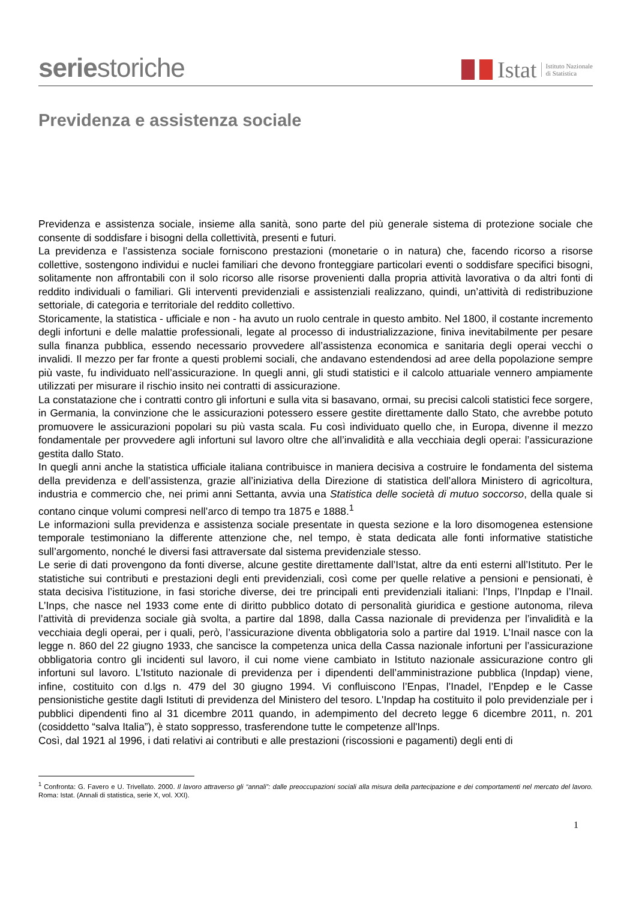seriestoriche
Istat Istituto Nazionale
di Statistica
Previdenza e assistenza sociale
Previdenza e assistenza sociale, insieme alla sanità, sono parte del più generale sistema di protezione sociale che consente di soddisfare i bisogni della collettività, presenti e futuri.
La previdenza e l’assistenza sociale forniscono prestazioni (monetarie o in natura) che, facendo ricorso a risorse collettive, sostengono individui e nuclei familiari che devono fronteggiare particolari eventi o soddisfare specifici bisogni, solitamente non affrontabili con il solo ricorso alle risorse provenienti dalla propria attività lavorativa o da altri fonti di reddito individuali o familiari. Gli interventi previdenziali e assistenziali realizzano, quindi, un’attività di redistribuzione settoriale, di categoria e territoriale del reddito collettivo.
Storicamente, la statistica - ufficiale e non - ha avuto un ruolo centrale in questo ambito. Nel 1800, il costante incremento degli infortuni e delle malattie professionali, legate al processo di industrializzazione, finiva inevitabilmente per pesare sulla finanza pubblica, essendo necessario provvedere all’assistenza economica e sanitaria degli operai vecchi o invalidi. Il mezzo per far fronte a questi problemi sociali, che andavano estendendosi ad aree della popolazione sempre più vaste, fu individuato nell’assicurazione. In quegli anni, gli studi statistici e il calcolo attuariale vennero ampiamente utilizzati per misurare il rischio insito nei contratti di assicurazione.
La constatazione che i contratti contro gli infortuni e sulla vita si basavano, ormai, su precisi calcoli statistici fece sorgere, in Germania, la convinzione che le assicurazioni potessero essere gestite direttamente dallo Stato, che avrebbe potuto promuovere le assicurazioni popolari su più vasta scala. Fu così individuato quello che, in Europa, divenne il mezzo fondamentale per provvedere agli infortuni sul lavoro oltre che all’invalidità e alla vecchiaia degli operai: l’assicurazione gestita dallo Stato.
In quegli anni anche la statistica ufficiale italiana contribuisce in maniera decisiva a costruire le fondamenta del sistema della previdenza e dell’assistenza, grazie all’iniziativa della Direzione di statistica dell’allora Ministero di agricoltura, industria e commercio che, nei primi anni Settanta, avvia una Statistica delle società di mutuo soccorso, della quale si contano cinque volumi compresi nell’arco di tempo tra 1875 e 1888.<sup>1</sup>
Le informazioni sulla previdenza e assistenza sociale presentate in questa sezione e la loro disomogenea estensione temporale testimoniano la differente attenzione che, nel tempo, è stata dedicata alle fonti informative statistiche sull’argomento, nonché le diversi fasi attraversate dal sistema previdenziale stesso.
Le serie di dati provengono da fonti diverse, alcune gestite direttamente dall’Istat, altre da enti esterni all’Istituto. Per le statistiche sui contributi e prestazioni degli enti previdenziali, così come per quelle relative a pensioni e pensionati, è stata decisiva l’istituzione, in fasi storiche diverse, dei tre principali enti previdenziali italiani: l’Inps, l’Inpdap e l’Inail. L’Inps, che nasce nel 1933 come ente di diritto pubblico dotato di personalità giuridica e gestione autonoma, rileva l’attività di previdenza sociale già svolta, a partire dal 1898, dalla Cassa nazionale di previdenza per l’invalidità e la vecchiaia degli operai, per i quali, però, l’assicurazione diventa obbligatoria solo a partire dal 1919. L’Inail nasce con la legge n. 860 del 22 giugno 1933, che sancisce la competenza unica della Cassa nazionale infortuni per l’assicurazione obbligatoria contro gli incidenti sul lavoro, il cui nome viene cambiato in Istituto nazionale assicurazione contro gli infortuni sul lavoro. L’Istituto nazionale di previdenza per i dipendenti dell’amministrazione pubblica (Inpdap) viene, infine, costituito con d.lgs n. 479 del 30 giugno 1994. Vi confluiscono l’Enpas, l’Inadel, l’Enpdep e le Casse pensionistiche gestite dagli Istituti di previdenza del Ministero del tesoro. L'Inpdap ha costituito il polo previdenziale per i pubblici dipendenti fino al 31 dicembre 2011 quando, in adempimento del decreto legge 6 dicembre 2011, n. 201 (cosiddetto “salva Italia”), è stato soppresso, trasferendone tutte le competenze all'Inps.
Così, dal 1921 al 1996, i dati relativi ai contributi e alle prestazioni (riscossioni e pagamenti) degli enti di
<sup>1</sup> Confronta: G. Favero e U. Trivellato. 2000. Il lavoro attraverso gli “annali”: dalle preoccupazioni sociali alla misura della partecipazione e dei comportamenti nel mercato del lavoro. Roma: Istat. (Annali di statistica, serie X, vol. XXI).
1